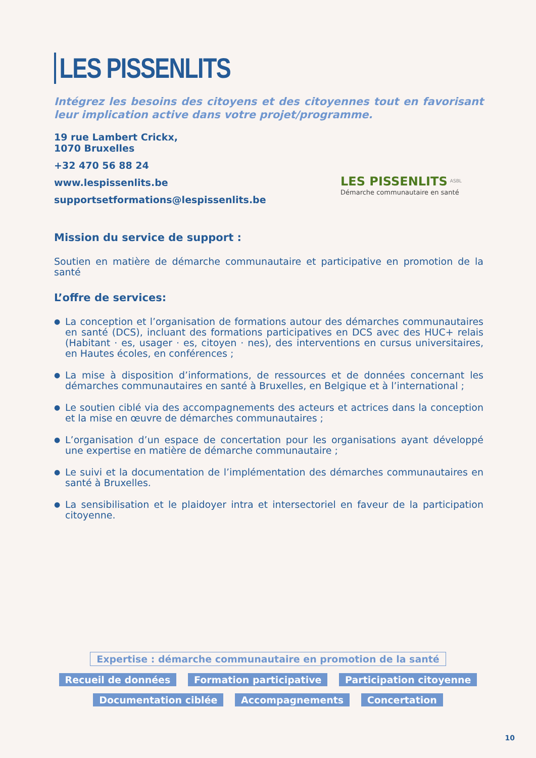LES PISSENLITS
Intégrez les besoins des citoyens et des citoyennes tout en favorisant leur implication active dans votre projet/programme.
19 rue Lambert Crickx,
1070 Bruxelles
+32 470 56 88 24
www.lespissenlits.be
supportsetformations@lespissenlits.be
LES PISSENLITS <sup>ASBL</sup>
Démarche communautaire en santé
Mission du service de support :
Soutien en matière de démarche communautaire et participative en promotion de la santé
L’offre de services:
● La conception et l’organisation de formations autour des démarches communautaires en santé (DCS), incluant des formations participatives en DCS avec des HUC+ relais (Habitant · es, usager · es, citoyen · nes), des interventions en cursus universitaires, en Hautes écoles, en conférences ;
● La mise à disposition d’informations, de ressources et de données concernant les démarches communautaires en santé à Bruxelles, en Belgique et à l’international ;
● Le soutien ciblé via des accompagnements des acteurs et actrices dans la conception et la mise en œuvre de démarches communautaires ;
● L’organisation d’un espace de concertation pour les organisations ayant développé une expertise en matière de démarche communautaire ;
● Le suivi et la documentation de l’implémentation des démarches communautaires en santé à Bruxelles.
● La sensibilisation et le plaidoyer intra et intersectoriel en faveur de la participation citoyenne.
Expertise : démarche communautaire en promotion de la santé
Recueil de données Formation participative Participation citoyenne
Documentation ciblée Accompagnements Concertation
10